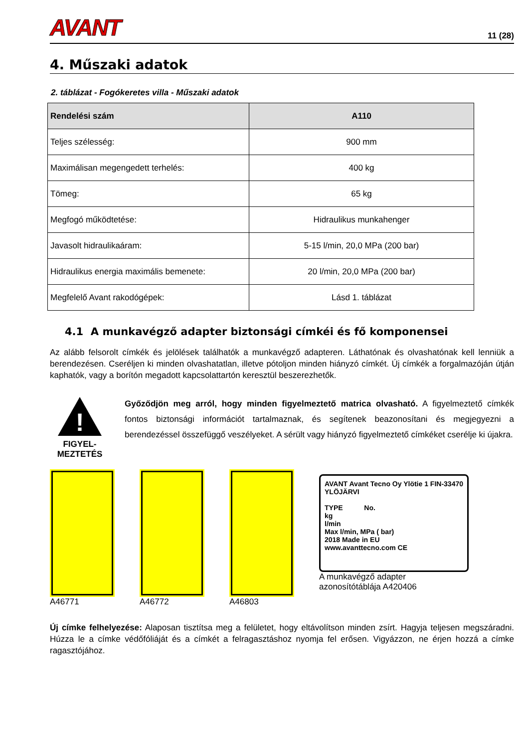AVANT 11 (28)
4. Műszaki adatok
2. táblázat - Fogókeretes villa - Műszaki adatok
| Rendelési szám | A110 |
| --- | --- |
| Teljes szélesség: | 900 mm |
| Maximálisan megengedett terhelés: | 400 kg |
| Tömeg: | 65 kg |
| Megfogó működtetése: | Hidraulikus munkahenger |
| Javasolt hidraulikaáram: | 5-15 l/min, 20,0 MPa (200 bar) |
| Hidraulikus energia maximális bemenete: | 20 l/min, 20,0 MPa (200 bar) |
| Megfelelő Avant rakodógépek: | Lásd 1. táblázat |
4.1 A munkavégző adapter biztonsági címkéi és fő komponensei
Az alább felsorolt címkék és jelölések találhatók a munkavégző adapteren. Láthatónak és olvashatónak kell lenniük a berendezésen. Cseréljen ki minden olvashatatlan, illetve pótoljon minden hiányzó címkét. Új címkék a forgalmazóján útján kaphatók, vagy a borítón megadott kapcsolattartón keresztül beszerezhetők.
!
FIGYEL-
MEZTETÉS
Győződjön meg arról, hogy minden figyelmeztető matrica olvasható. A figyelmeztető címkék fontos biztonsági információt tartalmaznak, és segítenek beazonosítani és megjegyezni a berendezéssel összefüggő veszélyeket. A sérült vagy hiányzó figyelmeztető címkéket cserélje ki újakra.
A46771 A46772 A46803
AVANT Avant Tecno Oy Ylötie 1 FIN-33470 YLÖJÄRVI
TYPE No.
kg
l/min
Max l/min, MPa ( bar)
2018 Made in EU
www.avanttecno.com CE
A munkavégző adapter
azonosítótáblája A420406
Új címke felhelyezése: Alaposan tisztítsa meg a felületet, hogy eltávolítson minden zsírt. Hagyja teljesen megszáradni. Húzza le a címke védőfóliáját és a címkét a felragasztáshoz nyomja fel erősen. Vigyázzon, ne érjen hozzá a címke ragasztójához.